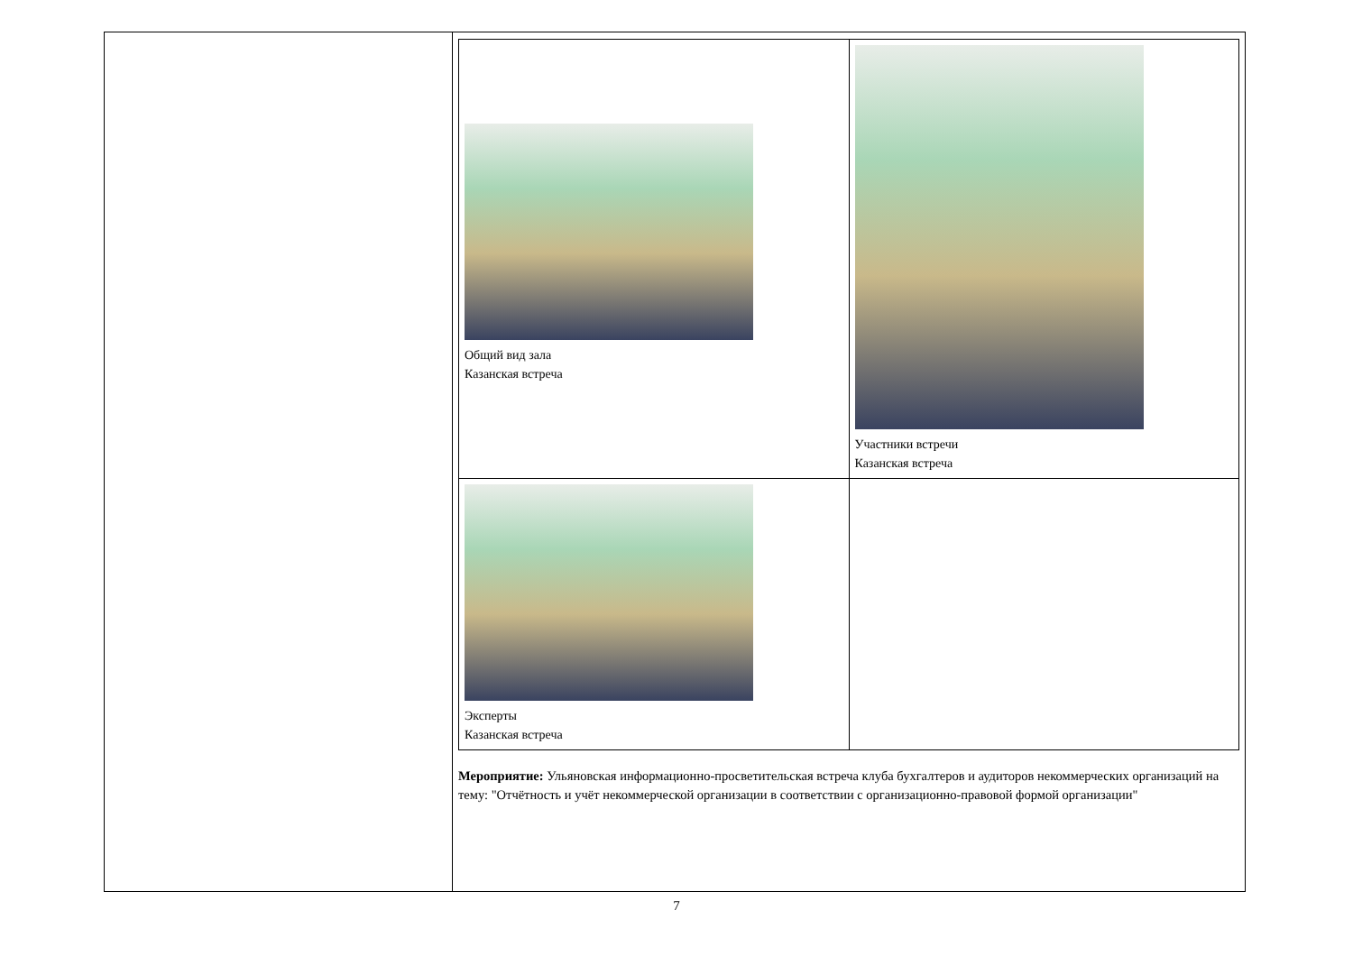| | / Общий вид зала Казанская встреча / Участники встречи Казанская встреча / / Эксперты Казанская встреча / / Мероприятие: Ульяновская информационно-просветительская встреча клуба бухгалтеров и аудиторов некоммерческих организаций на тему: "Отчётность и учёт некоммерческой организации в соответствии с организационно-правовой формой организации" |
7